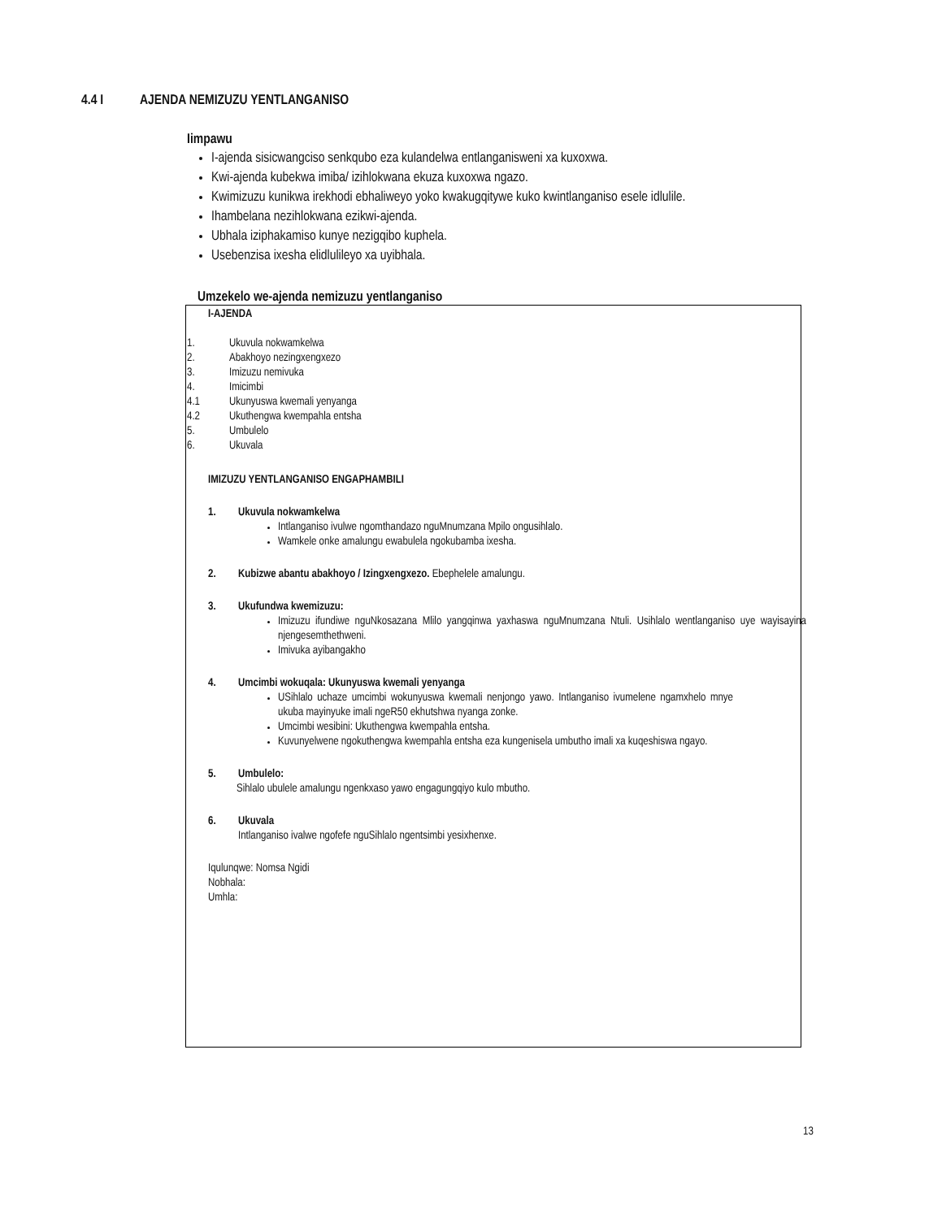4.4 I AJENDA NEMIZUZU YENTLANGANISO
Iimpawu
I-ajenda sisicwangciso senkqubo eza kulandelwa entlanganisweni xa kuxoxwa.
Kwi-ajenda kubekwa imiba/ izihlokwana ekuza kuxoxwa ngazo.
Kwimizuzu kunikwa irekhodi ebhaliweyo yoko kwakugqitywe kuko kwintlanganiso esele idlulile.
Ihambelana nezihlokwana ezikwi-ajenda.
Ubhala iziphakamiso kunye nezigqibo kuphela.
Usebenzisa ixesha elidlulileyo xa uyibhala.
Umzekelo we-ajenda nemizuzu yentlanganiso
I-AJENDA
1. Ukuvula nokwamkelwa
2. Abakhoyo nezingxengxezo
3. Imizuzu nemivuka
4. Imicimbi
4.1 Ukunyuswa kwemali yenyanga
4.2 Ukuthengwa kwempahla entsha
5. Umbulelo
6. Ukuvala
IMIZUZU YENTLANGANISO ENGAPHAMBILI
1. Ukuvula nokwamkelwa
Intlanganiso ivulwe ngomthandazo nguMnumzana Mpilo ongusihlalo.
Wamkele onke amalungu ewabulela ngokubamba ixesha.
2. Kubizwe abantu abakhoyo / Izingxengxezo. Ebephelele amalungu.
3. Ukufundwa kwemizuzu:
Imizuzu ifundiwe nguNkosazana Mlilo yangqinwa yaxhaswa nguMnumzana Ntuli. Usihlalo wentlanganiso uye wayisayina njengesemthethweni.
Imivuka ayibangakho
4. Umcimbi wokuqala: Ukunyuswa kwemali yenyanga
USihlalo uchaze umcimbi wokunyuswa kwemali nenjongo yawo. Intlanganiso ivumelene ngamxhelo mnye ukuba mayinyuke imali ngeR50 ekhutshwa nyanga zonke.
Umcimbi wesibini: Ukuthengwa kwempahla entsha.
Kuvunyelwene ngokuthengwa kwempahla entsha eza kungenisela umbutho imali xa kuqeshiswa ngayo.
5. Umbulelo:
Sihlalo ubulele amalungu ngenkxaso yawo engagungqiyo kulo mbutho.
6. Ukuvala
Intlanganiso ivalwe ngofefe nguSihlalo ngentsimbi yesixhenxe.
Iqulunqwe: Nomsa Ngidi
Nobhala:
Umhla:
13